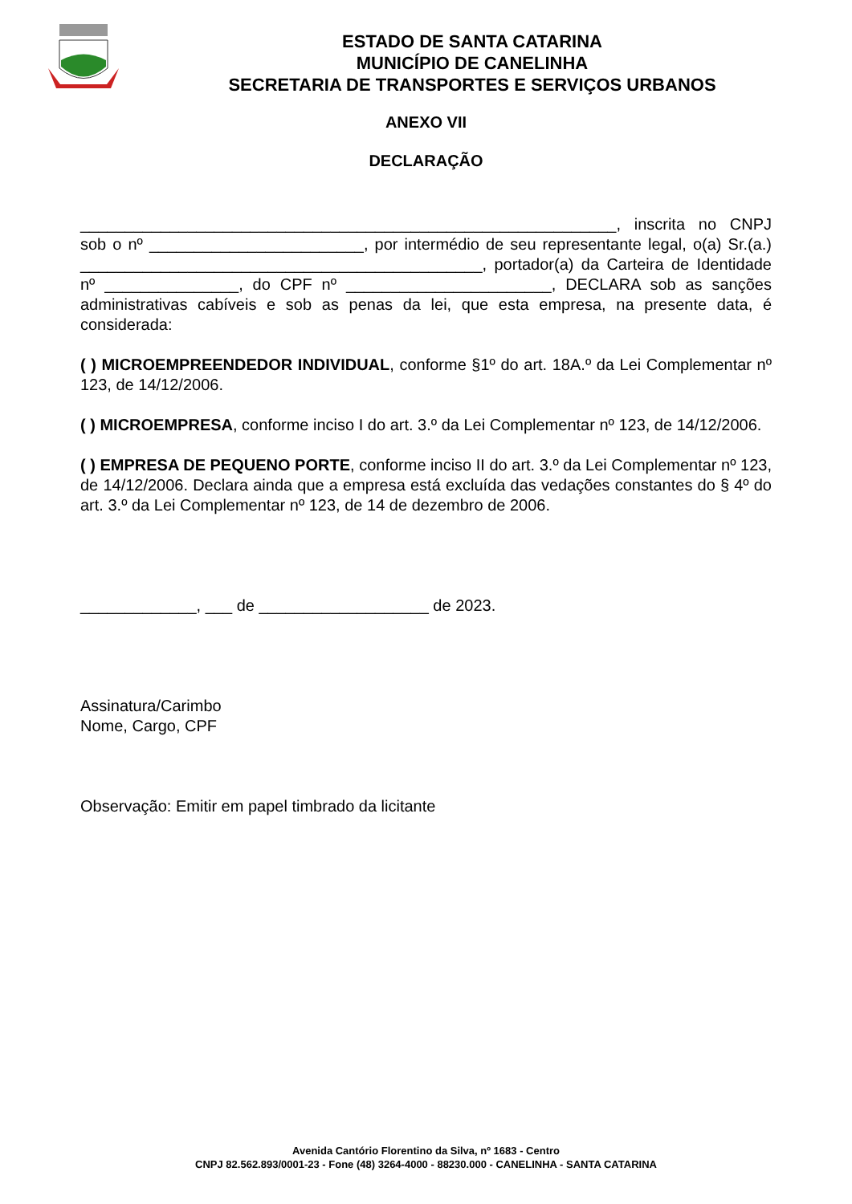ESTADO DE SANTA CATARINA
MUNICÍPIO DE CANELINHA
SECRETARIA DE TRANSPORTES E SERVIÇOS URBANOS
ANEXO VII
DECLARAÇÃO
____________________________________________________________, inscrita no CNPJ sob o nº ________________________, por intermédio de seu representante legal, o(a) Sr.(a.) _____________________________________________, portador(a) da Carteira de Identidade nº _______________, do CPF nº _______________________, DECLARA sob as sanções administrativas cabíveis e sob as penas da lei, que esta empresa, na presente data, é considerada:
( ) MICROEMPREENDEDOR INDIVIDUAL, conforme §1º do art. 18A.º da Lei Complementar nº 123, de 14/12/2006.
( ) MICROEMPRESA, conforme inciso I do art. 3.º da Lei Complementar nº 123, de 14/12/2006.
( ) EMPRESA DE PEQUENO PORTE, conforme inciso II do art. 3.º da Lei Complementar nº 123, de 14/12/2006. Declara ainda que a empresa está excluída das vedações constantes do § 4º do art. 3.º da Lei Complementar nº 123, de 14 de dezembro de 2006.
_____________, ___ de ___________________ de 2023.
Assinatura/Carimbo
Nome, Cargo, CPF
Observação: Emitir em papel timbrado da licitante
Avenida Cantório Florentino da Silva, nº 1683 - Centro
CNPJ 82.562.893/0001-23 - Fone (48) 3264-4000 - 88230.000 - CANELINHA - SANTA CATARINA